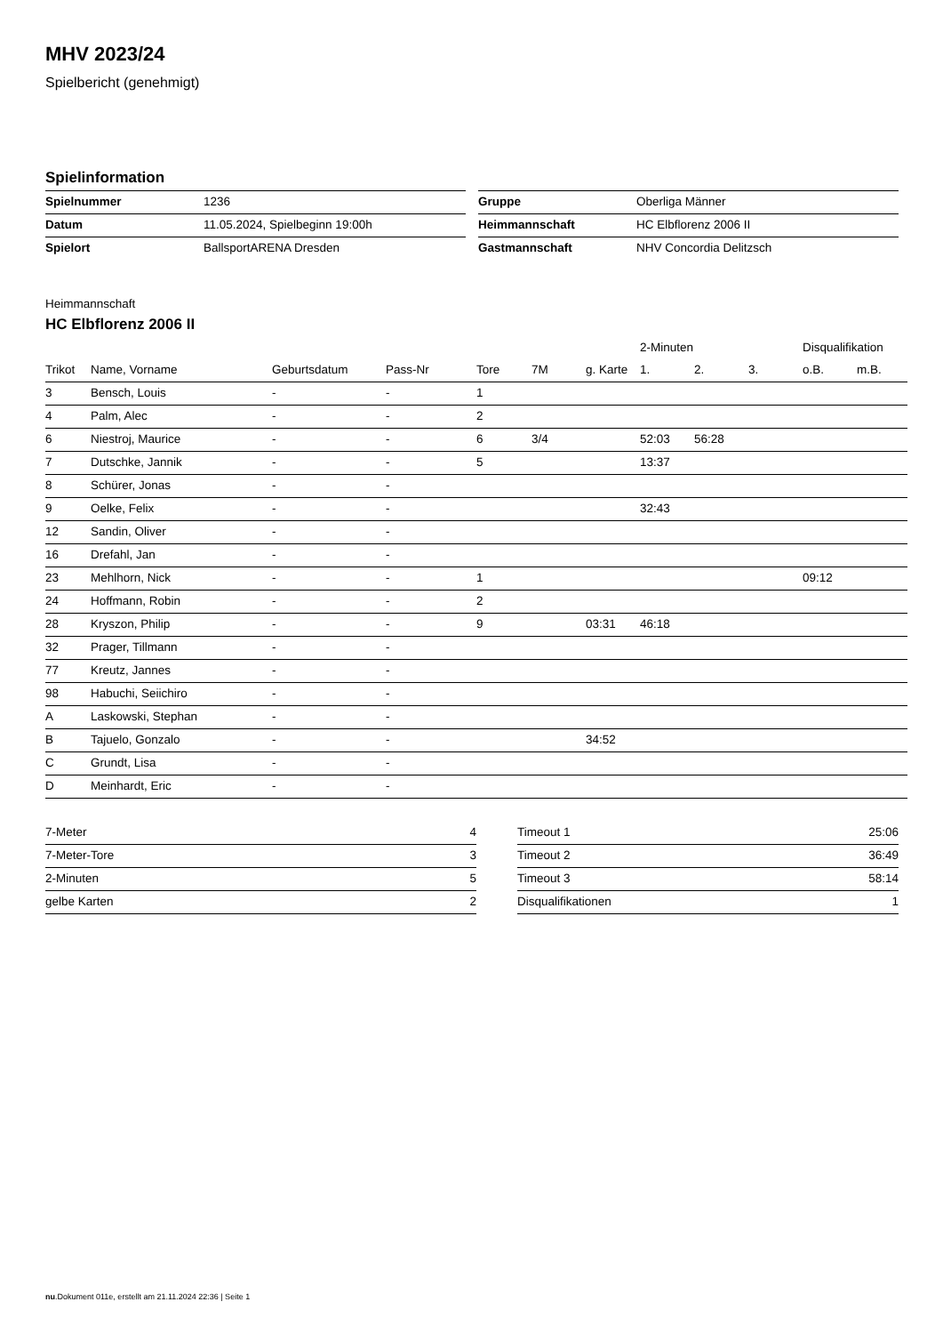MHV 2023/24
Spielbericht (genehmigt)
Spielinformation
| Spielnummer | 1236 |
| Datum | 11.05.2024, Spielbeginn 19:00h |
| Spielort | BallsportARENA Dresden |
| Gruppe | Oberliga Männer |
| Heimmannschaft | HC Elbflorenz 2006 II |
| Gastmannschaft | NHV Concordia Delitzsch |
Heimmannschaft
HC Elbflorenz 2006 II
| | | | | | | | 2-Minuten | | | Disqualifikation | |
| --- | --- | --- | --- | --- | --- | --- | --- | --- | --- | --- | --- |
| Trikot | Name, Vorname | Geburtsdatum | Pass-Nr | Tore | 7M | g. Karte | 1. | 2. | 3. | o.B. | m.B. |
| 3 | Bensch, Louis | - | - | 1 | | | | | | | |
| 4 | Palm, Alec | - | - | 2 | | | | | | | |
| 6 | Niestroj, Maurice | - | - | 6 | 3/4 | | 52:03 | 56:28 | | | |
| 7 | Dutschke, Jannik | - | - | 5 | | | 13:37 | | | | |
| 8 | Schürer, Jonas | - | - | | | | | | | | |
| 9 | Oelke, Felix | - | - | | | | 32:43 | | | | |
| 12 | Sandin, Oliver | - | - | | | | | | | | |
| 16 | Drefahl, Jan | - | - | | | | | | | | |
| 23 | Mehlhorn, Nick | - | - | 1 | | | | | | 09:12 | |
| 24 | Hoffmann, Robin | - | - | 2 | | | | | | | |
| 28 | Kryszon, Philip | - | - | 9 | | 03:31 | 46:18 | | | | |
| 32 | Prager, Tillmann | - | - | | | | | | | | |
| 77 | Kreutz, Jannes | - | - | | | | | | | | |
| 98 | Habuchi, Seiichiro | - | - | | | | | | | | |
| A | Laskowski, Stephan | - | - | | | | | | | | |
| B | Tajuelo, Gonzalo | - | - | | | 34:52 | | | | | |
| C | Grundt, Lisa | - | - | | | | | | | | |
| D | Meinhardt, Eric | - | - | | | | | | | | |
| 7-Meter | 4 |
| 7-Meter-Tore | 3 |
| 2-Minuten | 5 |
| gelbe Karten | 2 |
| Timeout 1 | 25:06 |
| Timeout 2 | 36:49 |
| Timeout 3 | 58:14 |
| Disqualifikationen | 1 |
nu.Dokument 011e, erstellt am 21.11.2024 22:36 | Seite 1